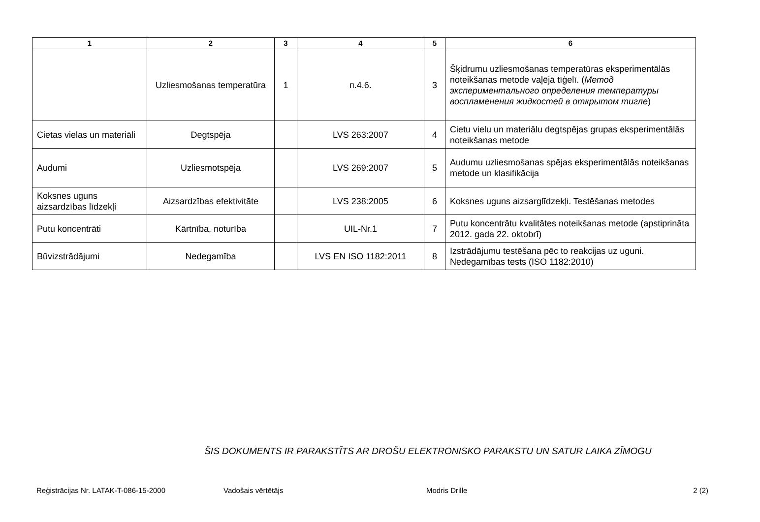| 1 | 2 | 3 | 4 | 5 | 6 |
| --- | --- | --- | --- | --- | --- |
| | Uzliesmošanas temperatūra | 1 | п.4.6. | 3 | Šķidrumu uzliesmošanas temperatūras eksperimentālās noteikšanas metode vaļējā tīģelī. ( Метод экспериментального определения температуры воспламенения жидкостей в открытом тигле ) |
| Cietas vielas un materiāli | Degtspēja | | LVS 263:2007 | 4 | Cietu vielu un materiālu degtspējas grupas eksperimentālās noteikšanas metode |
| Audumi | Uzliesmotspēja | | LVS 269:2007 | 5 | Audumu uzliesmošanas spējas eksperimentālās noteikšanas metode un klasifikācija |
| Koksnes uguns aizsardzības līdzekļi | Aizsardzības efektivitāte | | LVS 238:2005 | 6 | Koksnes uguns aizsarglīdzekļi. Testēšanas metodes |
| Putu koncentrāti | Kārtnība, noturība | | UIL-Nr.1 | 7 | Putu koncentrātu kvalitātes noteikšanas metode (apstiprināta 2012. gada 22. oktobrī) |
| Būvizstrādājumi | Nedegamība | | LVS EN ISO 1182:2011 | 8 | Izstrādājumu testēšana pēc to reakcijas uz uguni. Nedegamības tests (ISO 1182:2010) |
ŠIS DOKUMENTS IR PARAKSTĪTS AR DROŠU ELEKTRONISKO PARAKSTU UN SATUR LAIKA ZĪMOGU
Reģistrācijas Nr. LATAK-T-086-15-2000 Vadošais vērtētājs Modris Drille 2 (2)